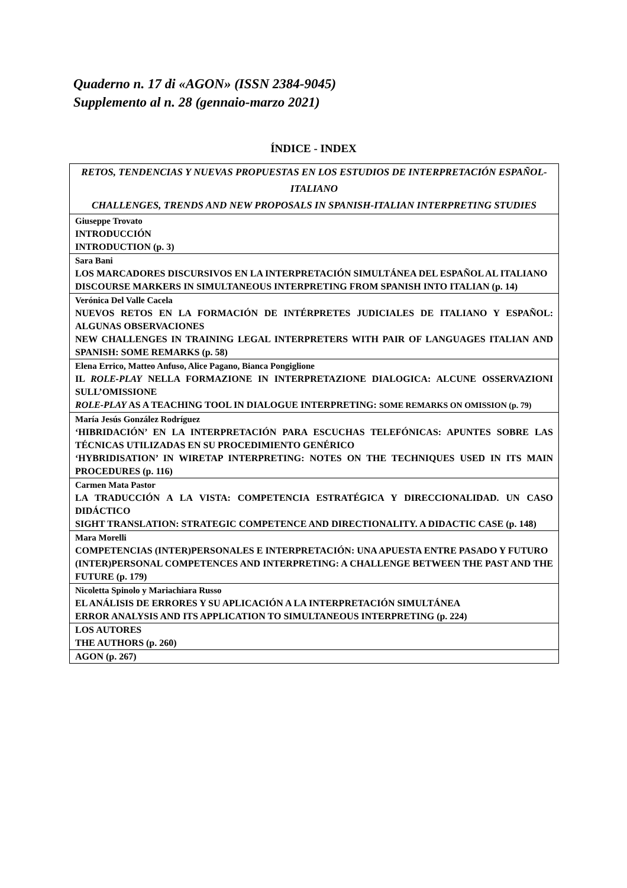Quaderno n. 17 di «AGON» (ISSN 2384-9045)
Supplemento al n. 28 (gennaio-marzo 2021)
ÍNDICE - INDEX
| RETOS, TENDENCIAS Y NUEVAS PROPUESTAS EN LOS ESTUDIOS DE INTERPRETACIÓN ESPAÑOL-ITALIANO CHALLENGES, TRENDS AND NEW PROPOSALS IN SPANISH-ITALIAN INTERPRETING STUDIES |
| Giuseppe Trovato INTRODUCCIÓN INTRODUCTION (p. 3) |
| Sara Bani LOS MARCADORES DISCURSIVOS EN LA INTERPRETACIÓN SIMULTÁNEA DEL ESPAÑOL AL ITALIANO DISCOURSE MARKERS IN SIMULTANEOUS INTERPRETING FROM SPANISH INTO ITALIAN (p. 14) |
| Verónica Del Valle Cacela NUEVOS RETOS EN LA FORMACIÓN DE INTÉRPRETES JUDICIALES DE ITALIANO Y ESPAÑOL: ALGUNAS OBSERVACIONES NEW CHALLENGES IN TRAINING LEGAL INTERPRETERS WITH PAIR OF LANGUAGES ITALIAN AND SPANISH: SOME REMARKS (p. 58) |
| Elena Errico, Matteo Anfuso, Alice Pagano, Bianca Pongiglione IL ROLE-PLAY NELLA FORMAZIONE IN INTERPRETAZIONE DIALOGICA: ALCUNE OSSERVAZIONI SULL’OMISSIONE ROLE-PLAY AS A TEACHING TOOL IN DIALOGUE INTERPRETING: SOME REMARKS ON OMISSION (p. 79) |
| María Jesús González Rodríguez ‘HIBRIDACIÓN’ EN LA INTERPRETACIÓN PARA ESCUCHAS TELEFÓNICAS: APUNTES SOBRE LAS TÉCNICAS UTILIZADAS EN SU PROCEDIMIENTO GENÉRICO ‘HYBRIDISATION’ IN WIRETAP INTERPRETING: NOTES ON THE TECHNIQUES USED IN ITS MAIN PROCEDURES (p. 116) |
| Carmen Mata Pastor LA TRADUCCIÓN A LA VISTA: COMPETENCIA ESTRATÉGICA Y DIRECCIONALIDAD. UN CASO DIDÁCTICO SIGHT TRANSLATION: STRATEGIC COMPETENCE AND DIRECTIONALITY. A DIDACTIC CASE (p. 148) |
| Mara Morelli COMPETENCIAS (INTER)PERSONALES E INTERPRETACIÓN: UNA APUESTA ENTRE PASADO Y FUTURO (INTER)PERSONAL COMPETENCES AND INTERPRETING: A CHALLENGE BETWEEN THE PAST AND THE FUTURE (p. 179) |
| Nicoletta Spinolo y Mariachiara Russo EL ANÁLISIS DE ERRORES Y SU APLICACIÓN A LA INTERPRETACIÓN SIMULTÁNEA ERROR ANALYSIS AND ITS APPLICATION TO SIMULTANEOUS INTERPRETING (p. 224) |
| LOS AUTORES THE AUTHORS (p. 260) |
| AGON (p. 267) |